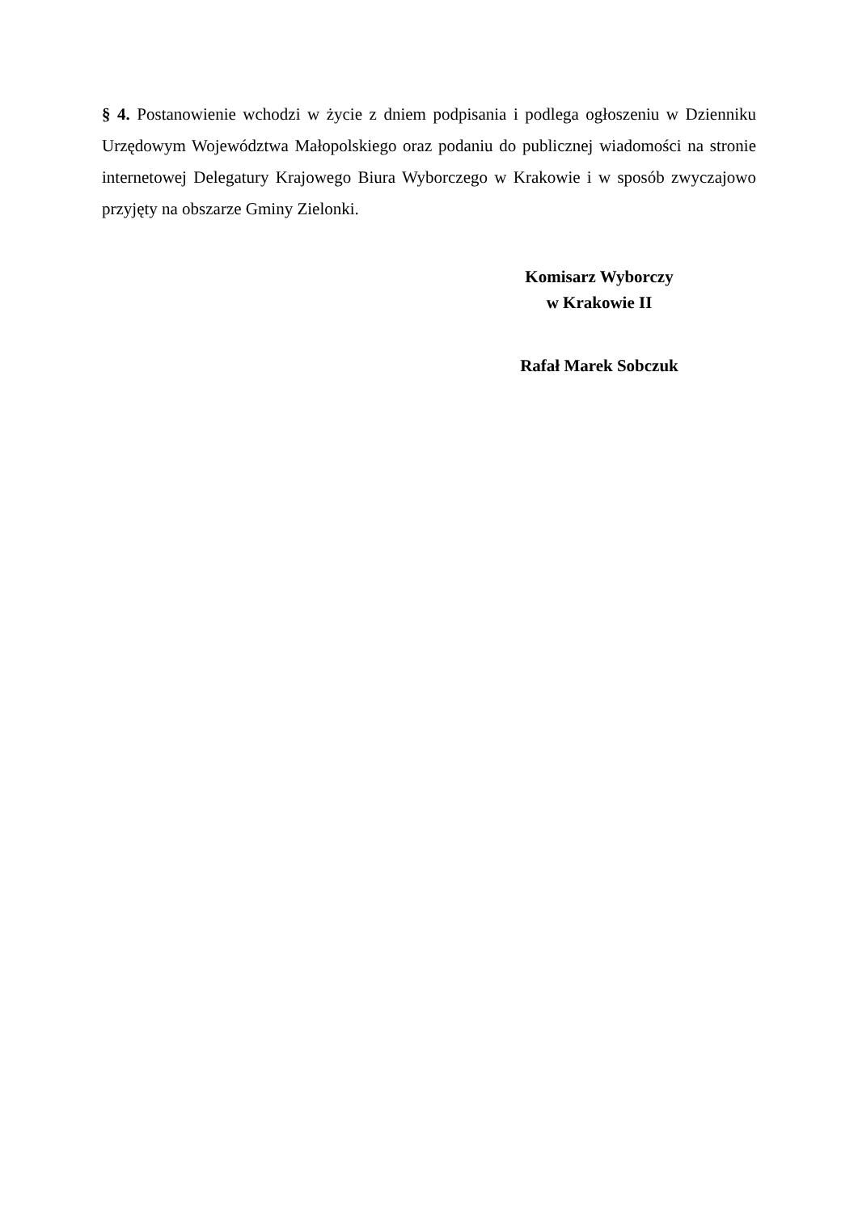§ 4. Postanowienie wchodzi w życie z dniem podpisania i podlega ogłoszeniu w Dzienniku Urzędowym Województwa Małopolskiego oraz podaniu do publicznej wiadomości na stronie internetowej Delegatury Krajowego Biura Wyborczego w Krakowie i w sposób zwyczajowo przyjęty na obszarze Gminy Zielonki.
Komisarz Wyborczy
w Krakowie II
Rafał Marek Sobczuk